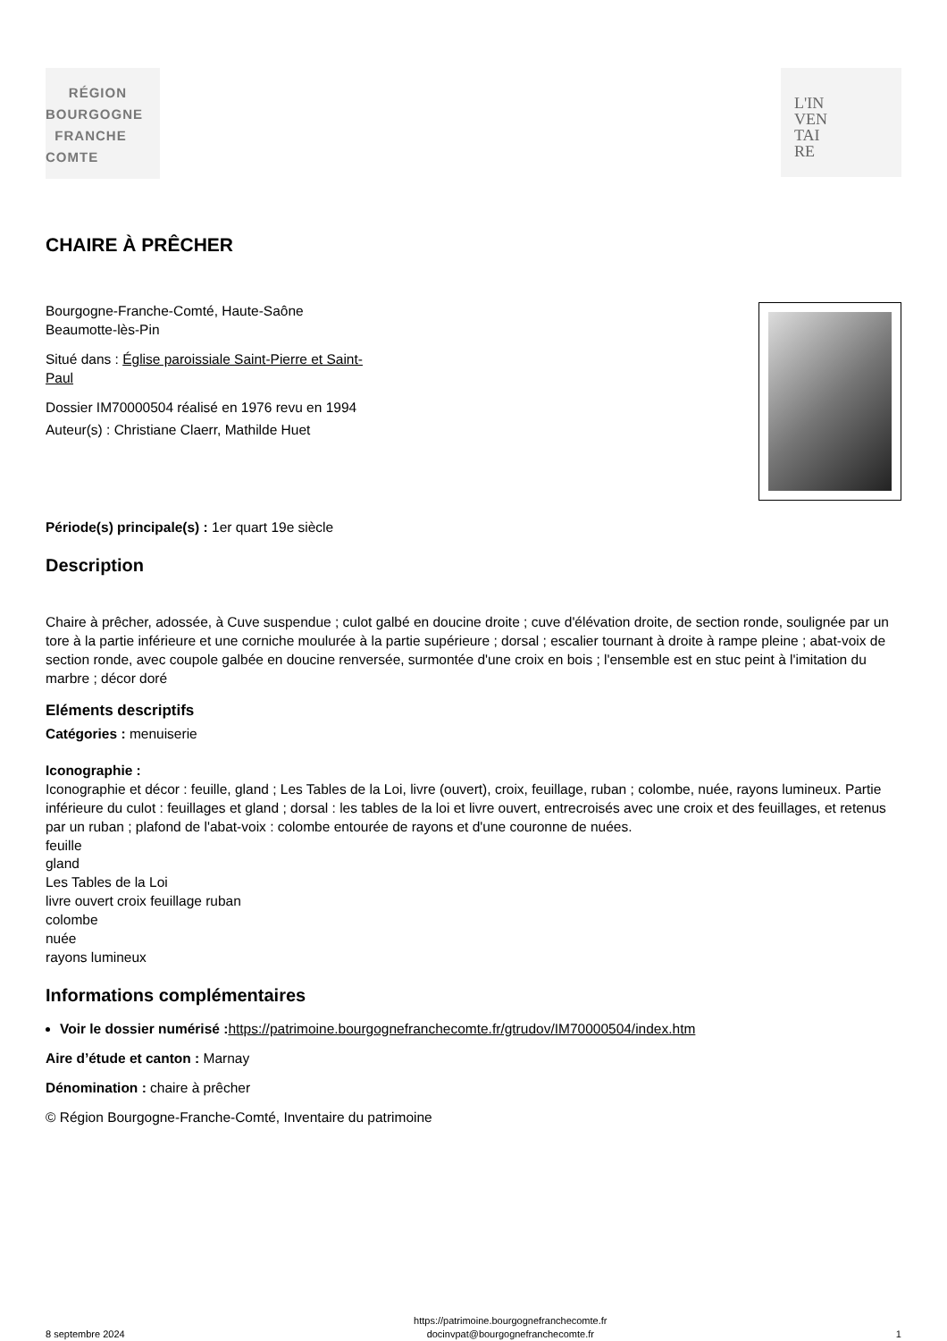RÉGION
BOURGOGNE
FRANCHE
COMTE
L'IN
VEN
TAI
RE
CHAIRE À PRÊCHER
Bourgogne-Franche-Comté, Haute-Saône
Beaumotte-lès-Pin
Situé dans : Église paroissiale Saint-Pierre et Saint-
Paul
Dossier IM70000504 réalisé en 1976 revu en 1994
Auteur(s) : Christiane Claerr, Mathilde Huet
Période(s) principale(s) : 1er quart 19e siècle
Description
Chaire à prêcher, adossée, à Cuve suspendue ; culot galbé en doucine droite ; cuve d'élévation droite, de section ronde, soulignée par un tore à la partie inférieure et une corniche moulurée à la partie supérieure ; dorsal ; escalier tournant à droite à rampe pleine ; abat-voix de section ronde, avec coupole galbée en doucine renversée, surmontée d'une croix en bois ; l'ensemble est en stuc peint à l'imitation du marbre ; décor doré
Eléments descriptifs
Catégories : menuiserie
Iconographie :
Iconographie et décor : feuille, gland ; Les Tables de la Loi, livre (ouvert), croix, feuillage, ruban ; colombe, nuée, rayons lumineux. Partie inférieure du culot : feuillages et gland ; dorsal : les tables de la loi et livre ouvert, entrecroisés avec une croix et des feuillages, et retenus par un ruban ; plafond de l'abat-voix : colombe entourée de rayons et d'une couronne de nuées.
feuille
gland
Les Tables de la Loi
livre ouvert croix feuillage ruban
colombe
nuée
rayons lumineux
Informations complémentaires
Voir le dossier numérisé : https://patrimoine.bourgognefranchecomte.fr/gtrudov/IM70000504/index.htm
Aire d’étude et canton : Marnay
Dénomination : chaire à prêcher
© Région Bourgogne-Franche-Comté, Inventaire du patrimoine
8 septembre 2024 https://patrimoine.bourgognefranchecomte.fr
docinvpat@bourgognefranchecomte.fr 1